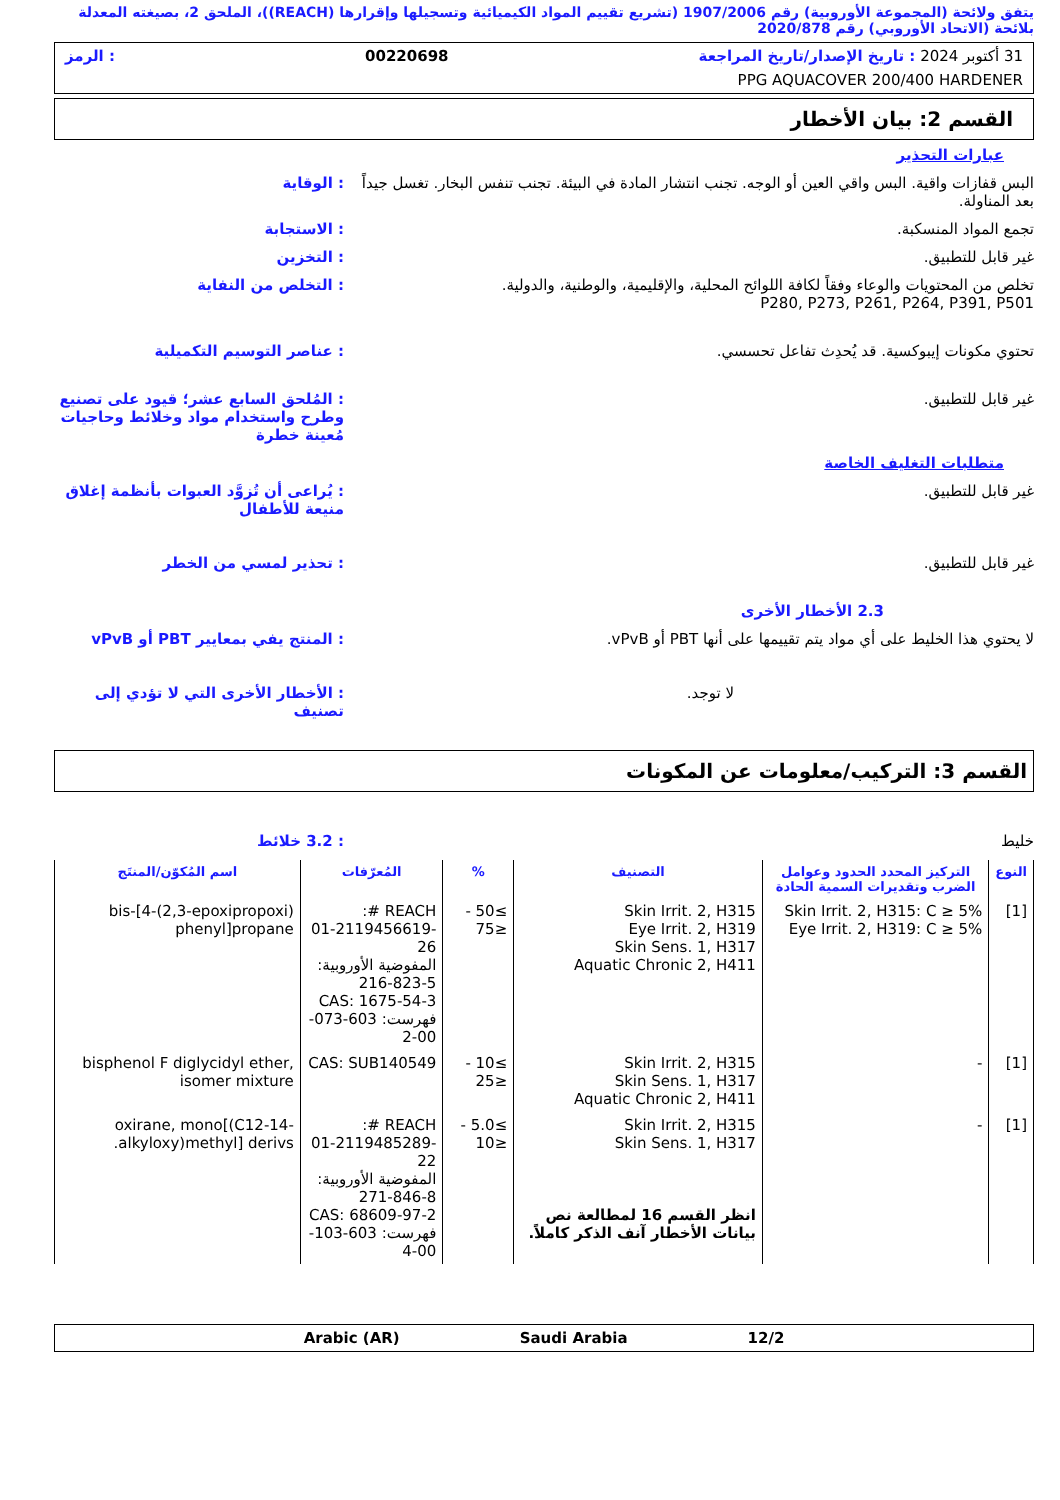يتفق ولائحة (المجموعة الأوروبية) رقم 1907/2006 (تشريع تقييم المواد الكيميائية وتسجيلها وإقرارها (REACH))، الملحق 2، بصيغته المعدلة بلائحة (الاتحاد الأوروبي) رقم 2020/878
31 أكتوبر 2024 : تاريخ الإصدار/تاريخ المراجعة 00220698: الرمز
PPG AQUACOVER 200/400 HARDENER
القسم 2: بيان الأخطار
عبارات التحذير
البس قفازات واقية. البس واقي العين أو الوجه. تجنب انتشار المادة في البيئة. تجنب تنفس البخار. تغسل جيداً بعد المناولة.
: الوقاية
تجمع المواد المنسكبة. : الاستجابة
غير قابل للتطبيق. : التخزين
تخلص من المحتويات والوعاء وفقاً لكافة اللوائح المحلية، والإقليمية، والوطنية، والدولية.
P280, P273, P261, P264, P391, P501
: التخلص من النفاية
تحتوي مكونات إيبوكسية. قد يُحدِث تفاعل تحسسي.
: عناصر التوسيم التكميلية
غير قابل للتطبيق. : المُلحق السابع عشر؛ قيود على تصنيع وطرح واستخدام مواد وخلائط وحاجيات مُعينة خطرة
متطلبات التغليف الخاصة
غير قابل للتطبيق. : يُراعى أن تُزوَّد العبوات بأنظمة إغلاق منيعة للأطفال
غير قابل للتطبيق. : تحذير لمسي من الخطر
2.3 الأخطار الأخرى
لا يحتوي هذا الخليط على أي مواد يتم تقييمها على أنها PBT أو vPvB.
: المنتج يفي بمعايير PBT أو vPvB
لا توجد. : الأخطار الأخرى التي لا تؤدي إلى تصنيف
القسم 3: التركيب/معلومات عن المكونات
خليط : 3.2 خلائط
| النوع | التركيز المحدد الحدود وعوامل الضرب وتقديرات السمية الحادة | التصنيف | % | المُعرّفات | اسم المُكوّن/المنتَج |
| --- | --- | --- | --- | --- | --- |
| [1] | Skin Irrit. 2, H315: C ≥ 5% Eye Irrit. 2, H319: C ≥ 5% | Skin Irrit. 2, H315 Eye Irrit. 2, H319 Skin Sens. 1, H317 Aquatic Chronic 2, H411 | ≥50 - ≤75 | REACH #: 01-2119456619-26 المفوضية الأوروبية: 216-823-5 CAS: 1675-54-3 فهرست: 603-073-00-2 | bis-[4-(2,3-epoxipropoxi) phenyl]propane |
| [1] | - | Skin Irrit. 2, H315 Skin Sens. 1, H317 Aquatic Chronic 2, H411 | ≥10 - ≤25 | CAS: SUB140549 | bisphenol F diglycidyl ether, isomer mixture |
| [1] | - | Skin Irrit. 2, H315 Skin Sens. 1, H317 انظر القسم 16 لمطالعة نص بيانات الأخطار آنف الذكر كاملاً. | ≥5.0 - ≤10 | REACH #: 01-2119485289-22 المفوضية الأوروبية: 271-846-8 CAS: 68609-97-2 فهرست: 603-103-00-4 | oxirane, mono[(C12-14-alkyloxy)methyl] derivs. |
12/2 Saudi Arabia Arabic (AR)